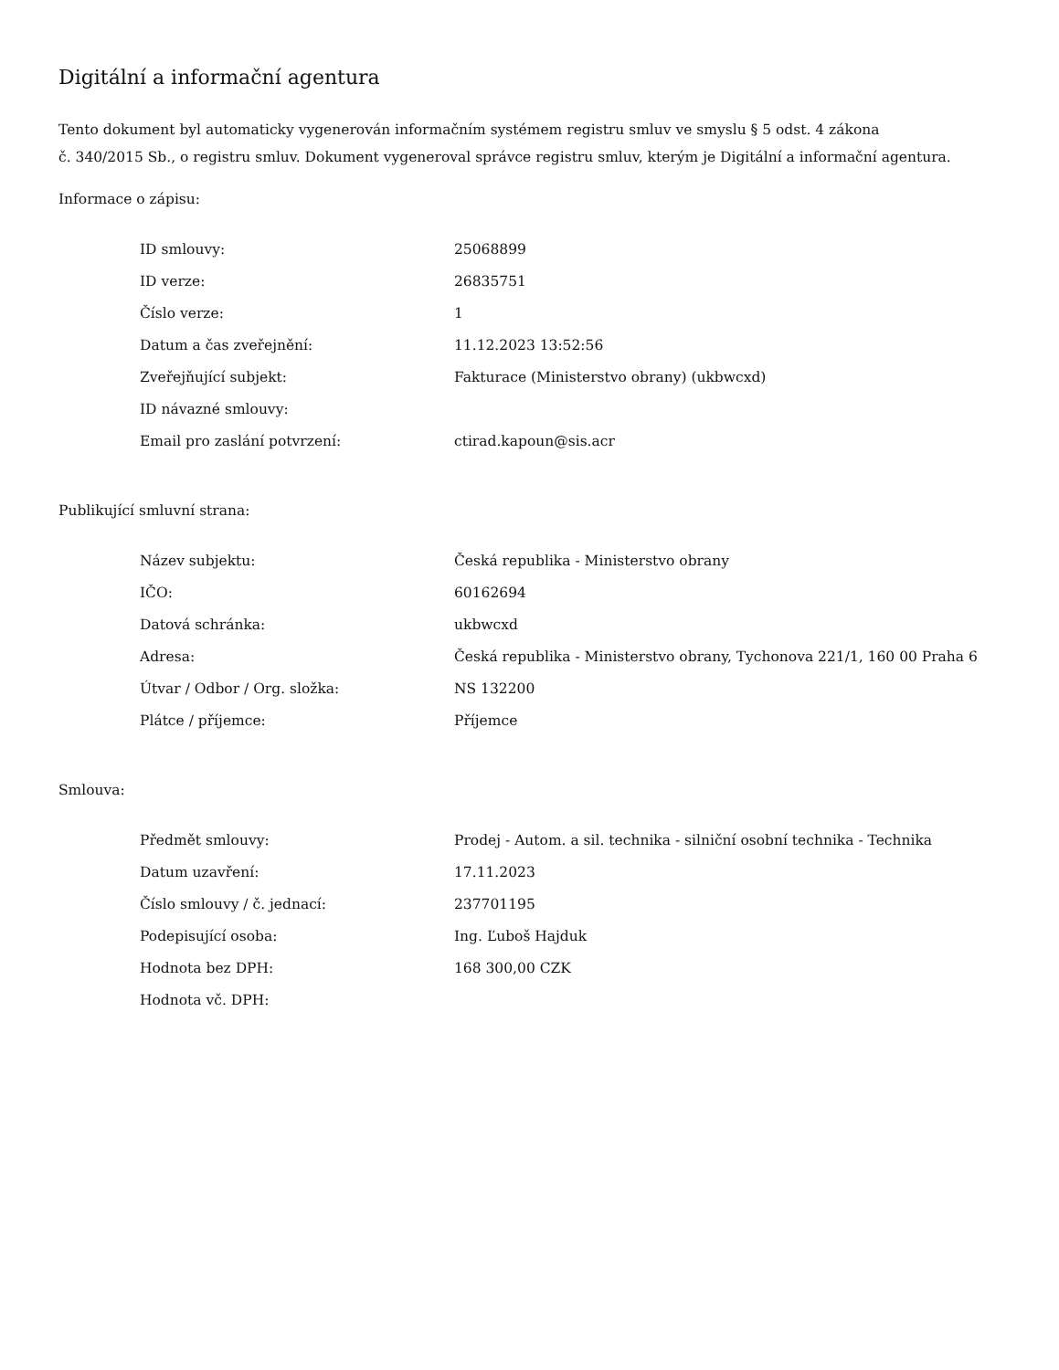Digitální a informační agentura
Tento dokument byl automaticky vygenerován informačním systémem registru smluv ve smyslu § 5 odst. 4 zákona
č. 340/2015 Sb., o registru smluv. Dokument vygeneroval správce registru smluv, kterým je Digitální a informační agentura.
Informace o zápisu:
| ID smlouvy: | 25068899 |
| ID verze: | 26835751 |
| Číslo verze: | 1 |
| Datum a čas zveřejnění: | 11.12.2023 13:52:56 |
| Zveřejňující subjekt: | Fakturace (Ministerstvo obrany) (ukbwcxd) |
| ID návazné smlouvy: | |
| Email pro zaslání potvrzení: | ctirad.kapoun@sis.acr |
Publikující smluvní strana:
| Název subjektu: | Česká republika - Ministerstvo obrany |
| IČO: | 60162694 |
| Datová schránka: | ukbwcxd |
| Adresa: | Česká republika - Ministerstvo obrany, Tychonova 221/1, 160 00 Praha 6 |
| Útvar / Odbor / Org. složka: | NS 132200 |
| Plátce / příjemce: | Příjemce |
Smlouva:
| Předmět smlouvy: | Prodej - Autom. a sil. technika - silniční osobní technika - Technika |
| Datum uzavření: | 17.11.2023 |
| Číslo smlouvy / č. jednací: | 237701195 |
| Podepisující osoba: | Ing. Ľuboš Hajduk |
| Hodnota bez DPH: | 168 300,00 CZK |
| Hodnota vč. DPH: | |